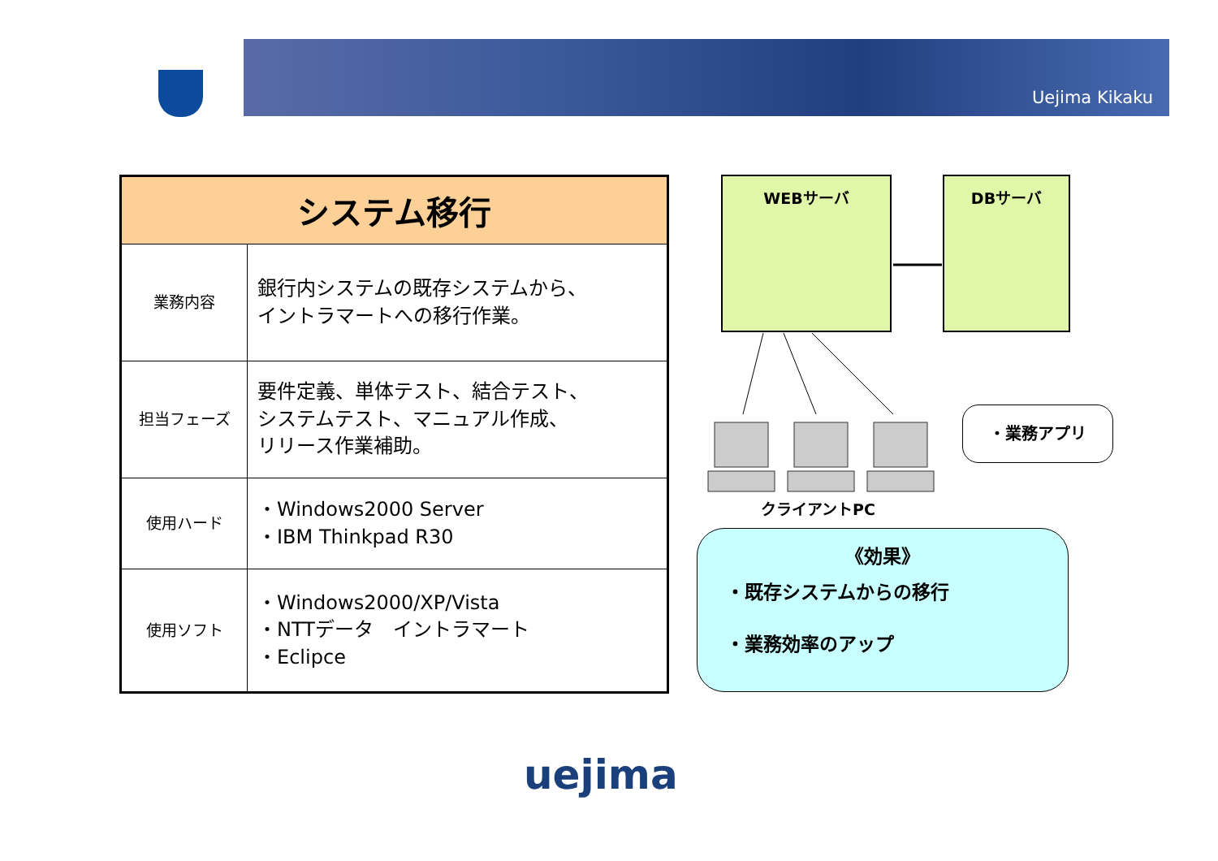Uejima Kikaku
| システム移行 | |
| --- | --- |
| 業務内容 | 銀行内システムの既存システムから、 イントラマートへの移行作業。 |
| 担当フェーズ | 要件定義、単体テスト、結合テスト、 システムテスト、マニュアル作成、 リリース作業補助。 |
| 使用ハード | ・Windows2000 Server ・IBM Thinkpad R30 |
| 使用ソフト | ・Windows2000/XP/Vista ・NTTデータ イントラマート ・Eclipce |
WEBサーバ DBサーバ
クライアントPC
・業務アプリ
《効果》
・既存システムからの移行
・業務効率のアップ
uejima